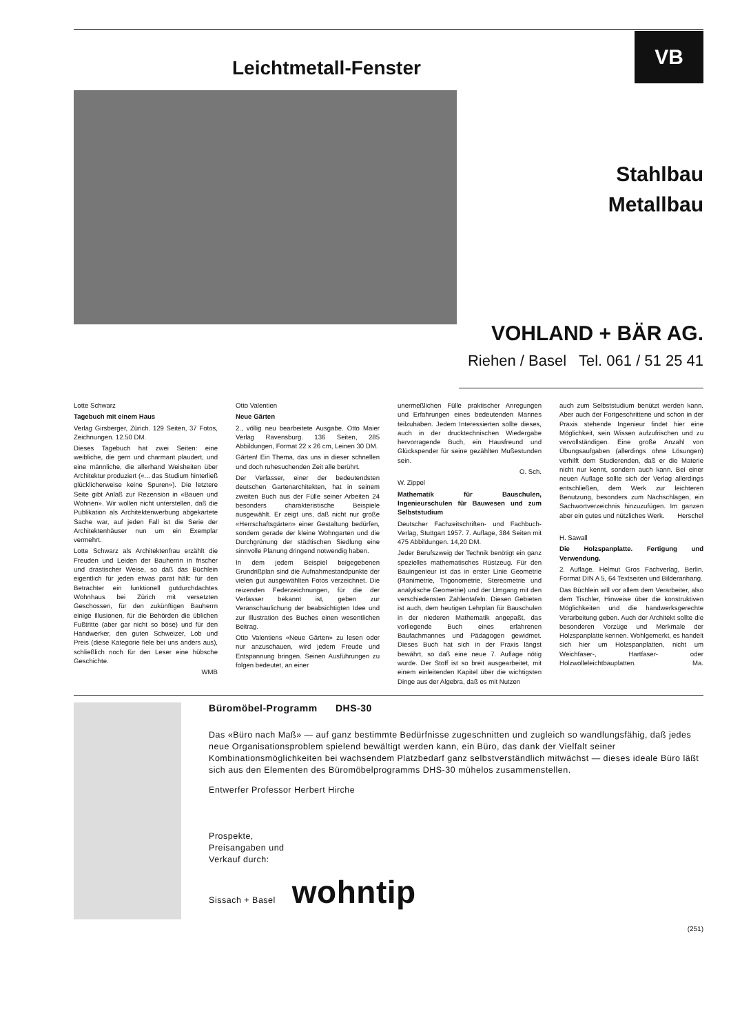Leichtmetall-Fenster
VB
Stahlbau
Metallbau
VOHLAND + BÄR AG.
Riehen / Basel Tel. 061 / 51 25 41
Lotte Schwarz
Tagebuch mit einem Haus
Verlag Girsberger, Zürich. 129 Seiten, 37 Fotos, Zeichnungen. 12.50 DM.
Dieses Tagebuch hat zwei Seiten: eine weibliche, die gern und charmant plaudert, und eine männliche, die allerhand Weisheiten über Architektur produziert («... das Studium hinterließ glücklicherweise keine Spuren»). Die letztere Seite gibt Anlaß zur Rezension in «Bauen und Wohnen». Wir wollen nicht unterstellen, daß die Publikation als Architektenwerbung abgekartete Sache war, auf jeden Fall ist die Serie der Architektenhäuser nun um ein Exemplar vermehrt.
Lotte Schwarz als Architektenfrau erzählt die Freuden und Leiden der Bauherrin in frischer und drastischer Weise, so daß das Büchlein eigentlich für jeden etwas parat hält: für den Betrachter ein funktionell gutdurchdachtes Wohnhaus bei Zürich mit versetzten Geschossen, für den zukünftigen Bauherrn einige Illusionen, für die Behörden die üblichen Fußtritte (aber gar nicht so böse) und für den Handwerker, den guten Schweizer, Lob und Preis (diese Kategorie fiele bei uns anders aus), schließlich noch für den Leser eine hübsche Geschichte.
WMB
Otto Valentien
Neue Gärten
2., völlig neu bearbeitete Ausgabe. Otto Maier Verlag Ravensburg. 136 Seiten, 285 Abbildungen, Format 22 x 26 cm, Leinen 30 DM.
Gärten! Ein Thema, das uns in dieser schnellen und doch ruhesuchenden Zeit alle berührt.
Der Verfasser, einer der bedeutendsten deutschen Gartenarchitekten, hat in seinem zweiten Buch aus der Fülle seiner Arbeiten 24 besonders charakteristische Beispiele ausgewählt. Er zeigt uns, daß nicht nur große «Herrschaftsgärten» einer Gestaltung bedürfen, sondern gerade der kleine Wohngarten und die Durchgrünung der städtischen Siedlung eine sinnvolle Planung dringend notwendig haben.
In dem jedem Beispiel beigegebenen Grundrißplan sind die Aufnahmestandpunkte der vielen gut ausgewählten Fotos verzeichnet. Die reizenden Federzeichnungen, für die der Verfasser bekannt ist, geben zur Veranschaulichung der beabsichtigten Idee und zur Illustration des Buches einen wesentlichen Beitrag.
Otto Valentiens «Neue Gärten» zu lesen oder nur anzuschauen, wird jedem Freude und Entspannung bringen. Seinen Ausführungen zu folgen bedeutet, an einer
unermeßlichen Fülle praktischer Anregungen und Erfahrungen eines bedeutenden Mannes teilzuhaben. Jedem Interessierten sollte dieses, auch in der drucktechnischen Wiedergabe hervorragende Buch, ein Hausfreund und Glückspender für seine gezählten Mußestunden sein.
O. Sch.
W. Zippel
Mathematik für Bauschulen, Ingenieurschulen für Bauwesen und zum Selbststudium
Deutscher Fachzeitschriften- und Fachbuch-Verlag, Stuttgart 1957. 7. Auflage, 384 Seiten mit 475 Abbildungen. 14,20 DM.
Jeder Berufszweig der Technik benötigt ein ganz spezielles mathematisches Rüstzeug. Für den Bauingenieur ist das in erster Linie Geometrie (Planimetrie, Trigonometrie, Stereometrie und analytische Geometrie) und der Umgang mit den verschiedensten Zahlentafeln. Diesen Gebieten ist auch, dem heutigen Lehrplan für Bauschulen in der niederen Mathematik angepaßt, das vorliegende Buch eines erfahrenen Baufachmannes und Pädagogen gewidmet. Dieses Buch hat sich in der Praxis längst bewährt, so daß eine neue 7. Auflage nötig wurde. Der Stoff ist so breit ausgearbeitet, mit einem einleitenden Kapitel über die wichtigsten Dinge aus der Algebra, daß es mit Nutzen
auch zum Selbststudium benützt werden kann. Aber auch der Fortgeschrittene und schon in der Praxis stehende Ingenieur findet hier eine Möglichkeit, sein Wissen aufzufrischen und zu vervollständigen. Eine große Anzahl von Übungsaufgaben (allerdings ohne Lösungen) verhilft dem Studierenden, daß er die Materie nicht nur kennt, sondern auch kann. Bei einer neuen Auflage sollte sich der Verlag allerdings entschließen, dem Werk zur leichteren Benutzung, besonders zum Nachschlagen, ein Sachwortverzeichnis hinzuzufügen. Im ganzen aber ein gutes und nützliches Werk. Herschel
H. Sawall
Die Holzspanplatte. Fertigung und Verwendung.
2. Auflage. Helmut Gros Fachverlag, Berlin. Format DIN A 5, 64 Textseiten und Bilderanhang.
Das Büchlein will vor allem dem Verarbeiter, also dem Tischler, Hinweise über die konstruktiven Möglichkeiten und die handwerksgerechte Verarbeitung geben. Auch der Architekt sollte die besonderen Vorzüge und Merkmale der Holzspanplatte kennen. Wohlgemerkt, es handelt sich hier um Holzspanplatten, nicht um Weichfaser-, Hartfaser- oder Holzwolleleichtbauplatten. Ma.
Büromöbel-Programm DHS-30
Das «Büro nach Maß» — auf ganz bestimmte Bedürfnisse zugeschnitten und zugleich so wandlungsfähig, daß jedes neue Organisationsproblem spielend bewältigt werden kann, ein Büro, das dank der Vielfalt seiner Kombinationsmöglichkeiten bei wachsendem Platzbedarf ganz selbstverständlich mitwächst — dieses ideale Büro läßt sich aus den Elementen des Büromöbelprogramms DHS-30 mühelos zusammenstellen.
Entwerfer Professor Herbert Hirche
Prospekte,
Preisangaben und
Verkauf durch:
Sissach + Basel wohntip
(251)